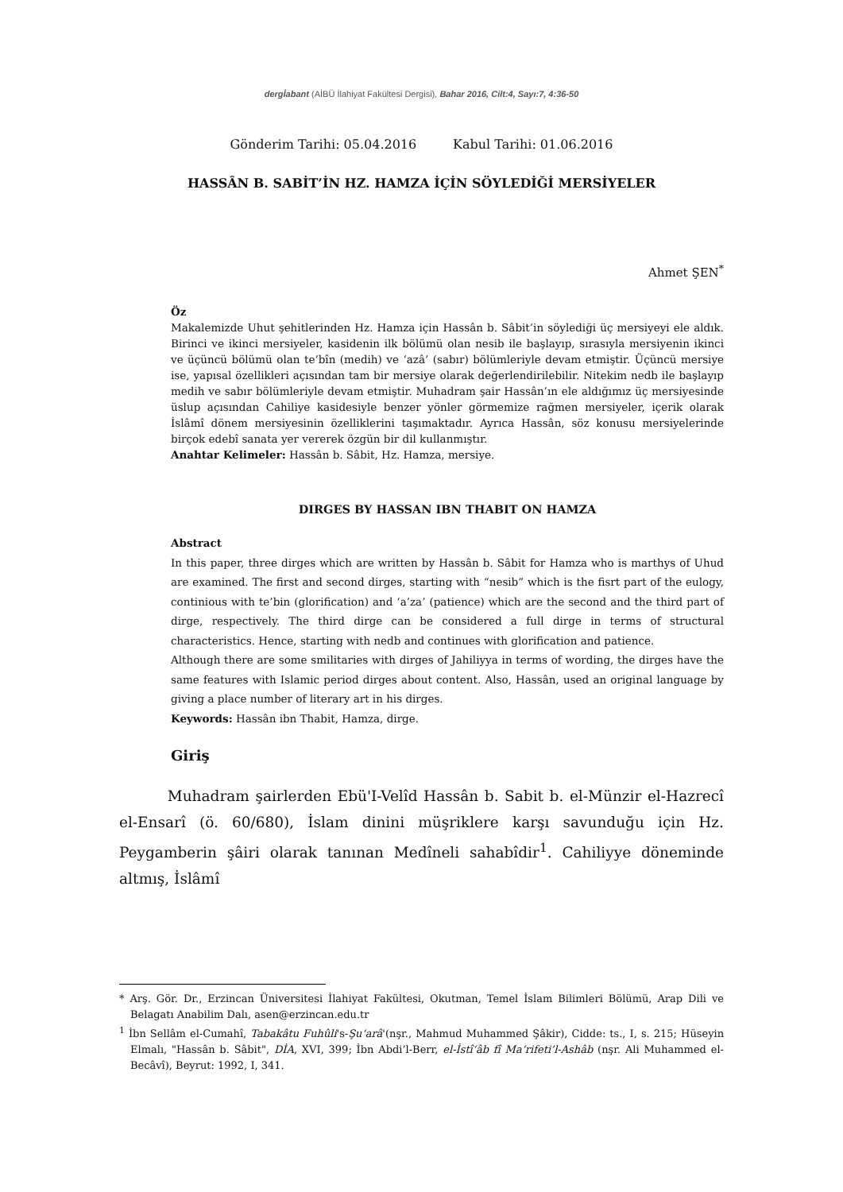dergİabant (AİBÜ İlahiyat Fakültesi Dergisi), Bahar 2016, Cilt:4, Sayı:7, 4:36-50
Gönderim Tarihi: 05.04.2016 Kabul Tarihi: 01.06.2016
HASSÂN B. SABİT’İN HZ. HAMZA İÇİN SÖYLEDİĞİ MERSİYELER
Ahmet ŞEN<sup>*</sup>
Öz
Makalemizde Uhut şehitlerinden Hz. Hamza için Hassân b. Sâbit’in söylediği üç mersiyeyi ele aldık. Birinci ve ikinci mersiyeler, kasidenin ilk bölümü olan nesib ile başlayıp, sırasıyla mersiyenin ikinci ve üçüncü bölümü olan te’bîn (medih) ve ‘azâ’ (sabır) bölümleriyle devam etmiştir. Üçüncü mersiye ise, yapısal özellikleri açısından tam bir mersiye olarak değerlendirilebilir. Nitekim nedb ile başlayıp medih ve sabır bölümleriyle devam etmiştir. Muhadram şair Hassân’ın ele aldığımız üç mersiyesinde üslup açısından Cahiliye kasidesiyle benzer yönler görmemize rağmen mersiyeler, içerik olarak İslâmî dönem mersiyesinin özelliklerini taşımaktadır. Ayrıca Hassân, söz konusu mersiyelerinde birçok edebî sanata yer vererek özgün bir dil kullanmıştır.
Anahtar Kelimeler: Hassân b. Sâbit, Hz. Hamza, mersiye.
DIRGES BY HASSAN IBN THABIT ON HAMZA
Abstract
In this paper, three dirges which are written by Hassân b. Sâbit for Hamza who is marthys of Uhud are examined. The first and second dirges, starting with “nesib” which is the fisrt part of the eulogy, continious with te’bin (glorification) and ‘a’za’ (patience) which are the second and the third part of dirge, respectively. The third dirge can be considered a full dirge in terms of structural characteristics. Hence, starting with nedb and continues with glorification and patience.
Although there are some smilitaries with dirges of Jahiliyya in terms of wording, the dirges have the same features with Islamic period dirges about content. Also, Hassân, used an original language by giving a place number of literary art in his dirges.
Keywords: Hassân ibn Thabit, Hamza, dirge.
Giriş
Muhadram şairlerden Ebü'I-Velîd Hassân b. Sabit b. el-Münzir el-Hazrecî el-Ensarî (ö. 60/680), İslam dinini müşriklere karşı savunduğu için Hz. Peygamberin şâiri olarak tanınan Medîneli sahabîdir<sup>1</sup>. Cahiliyye döneminde altmış, İslâmî
* Arş. Gör. Dr., Erzincan Üniversitesi İlahiyat Fakültesi, Okutman, Temel İslam Bilimleri Bölümü, Arap Dili ve Belagatı Anabilim Dalı, asen@erzincan.edu.tr
<sup>1</sup> İbn Sellâm el-Cumahî, Tabakâtu Fuhûli's-Şu‘arâ'(nşr., Mahmud Muhammed Şâkir), Cidde: ts., I, s. 215; Hüseyin Elmalı, "Hassân b. Sâbit", DİA, XVI, 399; İbn Abdi’l-Berr, el-İstî‘âb fî Ma‘rifeti’l-Ashâb (nşr. Ali Muhammed el-Becâvî), Beyrut: 1992, I, 341.